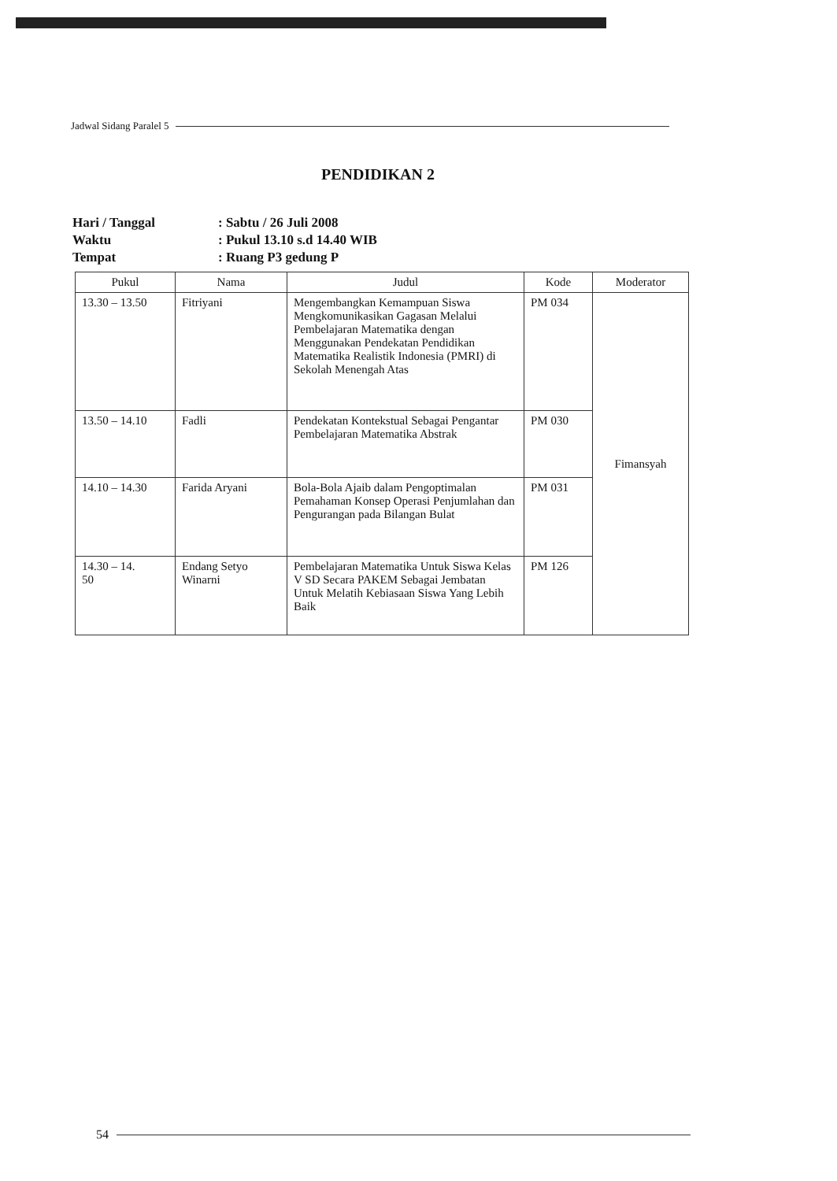Jadwal Sidang Paralel 5
PENDIDIKAN 2
| Hari / Tanggal | : Sabtu / 26 Juli 2008 |
| Waktu | : Pukul 13.10 s.d 14.40 WIB |
| Tempat | : Ruang P3 gedung P |
| Pukul | Nama | Judul | Kode | Moderator |
| --- | --- | --- | --- | --- |
| 13.30 – 13.50 | Fitriyani | Mengembangkan Kemampuan Siswa Mengkomunikasikan Gagasan Melalui Pembelajaran Matematika dengan Menggunakan Pendekatan Pendidikan Matematika Realistik Indonesia (PMRI) di Sekolah Menengah Atas | PM 034 | Fimansyah |
| 13.50 – 14.10 | Fadli | Pendekatan Kontekstual Sebagai Pengantar Pembelajaran Matematika Abstrak | PM 030 | |
| 14.10 – 14.30 | Farida Aryani | Bola-Bola Ajaib dalam Pengoptimalan Pemahaman Konsep Operasi Penjumlahan dan Pengurangan pada Bilangan Bulat | PM 031 | |
| 14.30 – 14. 50 | Endang Setyo Winarni | Pembelajaran Matematika Untuk Siswa Kelas V SD Secara PAKEM Sebagai Jembatan Untuk Melatih Kebiasaan Siswa Yang Lebih Baik | PM 126 | |
54